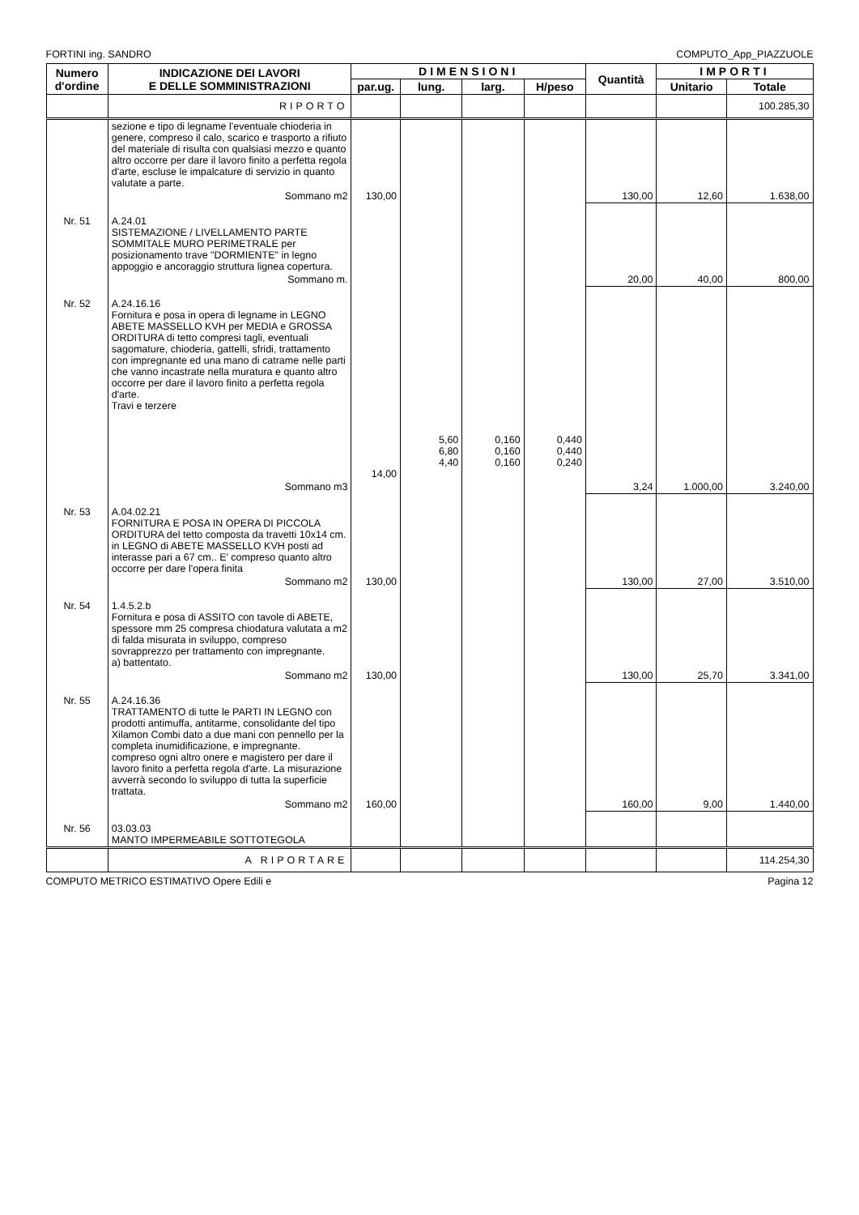FORTINI ing. SANDRO COMPUTO_App_PIAZZUOLE
| Numero d'ordine | INDICAZIONE DEI LAVORI E DELLE SOMMINISTRAZIONI | DIMENSIONI | | | | Quantità | IMPORTI | |
| --- | --- | --- | --- | --- | --- | --- | --- | --- |
| | | par.ug. | lung. | larg. | H/peso | | Unitario | Totale |
| | RIPORTO | | | | | | | 100.285,30 |
| | sezione e tipo di legname l'eventuale chioderia in genere, compreso il calo, scarico e trasporto a rifiuto del materiale di risulta con qualsiasi mezzo e quanto altro occorre per dare il lavoro finito a perfetta regola d'arte, escluse le impalcature di servizio in quanto valutate a parte. | | | | | | | |
| | Sommano m2 | 130,00 | | | | 130,00 | 12,60 | 1.638,00 |
| Nr. 51 | A.24.01 SISTEMAZIONE / LIVELLAMENTO PARTE SOMMITALE MURO PERIMETRALE per posizionamento trave "DORMIENTE" in legno appoggio e ancoraggio struttura lignea copertura. | | | | | | | |
| | Sommano m. | | | | | 20,00 | 40,00 | 800,00 |
| Nr. 52 | A.24.16.16 Fornitura e posa in opera di legname in LEGNO ABETE MASSELLO KVH per MEDIA e GROSSA ORDITURA di tetto compresi tagli, eventuali sagomature, chioderia, gattelli, sfridi, trattamento con impregnante ed una mano di catrame nelle parti che vanno incastrate nella muratura e quanto altro occorre per dare il lavoro finito a perfetta regola d'arte. Travi e terzere | 14,00 | 5,60 6,80 4,40 | 0,160 0,160 0,160 | 0,440 0,440 0,240 | | | |
| | Sommano m3 | | | | | 3,24 | 1.000,00 | 3.240,00 |
| Nr. 53 | A.04.02.21 FORNITURA E POSA IN OPERA DI PICCOLA ORDITURA del tetto composta da travetti 10x14 cm. in LEGNO di ABETE MASSELLO KVH posti ad interasse pari a 67 cm.. E' compreso quanto altro occorre per dare l'opera finita | | | | | | | |
| | Sommano m2 | 130,00 | | | | 130,00 | 27,00 | 3.510,00 |
| Nr. 54 | 1.4.5.2.b Fornitura e posa di ASSITO con tavole di ABETE, spessore mm 25 compresa chiodatura valutata a m2 di falda misurata in sviluppo, compreso sovrapprezzo per trattamento con impregnante. a) battentato. | | | | | | | |
| | Sommano m2 | 130,00 | | | | 130,00 | 25,70 | 3.341,00 |
| Nr. 55 | A.24.16.36 TRATTAMENTO di tutte le PARTI IN LEGNO con prodotti antimuffa, antitarme, consolidante del tipo Xilamon Combi dato a due mani con pennello per la completa inumidificazione, e impregnante. compreso ogni altro onere e magistero per dare il lavoro finito a perfetta regola d'arte. La misurazione avverrà secondo lo sviluppo di tutta la superficie trattata. | | | | | | | |
| | Sommano m2 | 160,00 | | | | 160,00 | 9,00 | 1.440,00 |
| Nr. 56 | 03.03.03 MANTO IMPERMEABILE SOTTOTEGOLA | | | | | | | |
| | A RIPORTARE | | | | | | | 114.254,30 |
COMPUTO METRICO ESTIMATIVO Opere Edili e Pagina 12